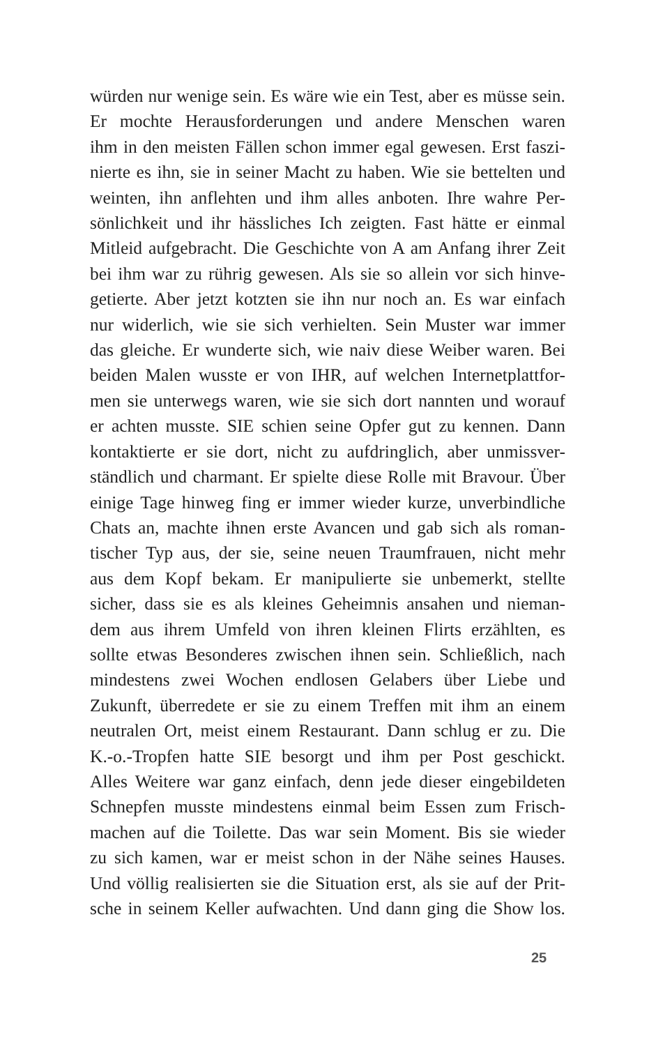würden nur wenige sein. Es wäre wie ein Test, aber es müsse sein.
Er mochte Herausforderungen und andere Menschen waren
ihm in den meisten Fällen schon immer egal gewesen. Erst faszi-
nierte es ihn, sie in seiner Macht zu haben. Wie sie bettelten und
weinten, ihn anflehten und ihm alles anboten. Ihre wahre Per-
sönlichkeit und ihr hässliches Ich zeigten. Fast hätte er einmal
Mitleid aufgebracht. Die Geschichte von A am Anfang ihrer Zeit
bei ihm war zu rührig gewesen. Als sie so allein vor sich hinve-
getierte. Aber jetzt kotzten sie ihn nur noch an. Es war einfach
nur widerlich, wie sie sich verhielten. Sein Muster war immer
das gleiche. Er wunderte sich, wie naiv diese Weiber waren. Bei
beiden Malen wusste er von IHR, auf welchen Internetplattfor-
men sie unterwegs waren, wie sie sich dort nannten und worauf
er achten musste. SIE schien seine Opfer gut zu kennen. Dann
kontaktierte er sie dort, nicht zu aufdringlich, aber unmissver-
ständlich und charmant. Er spielte diese Rolle mit Bravour. Über
einige Tage hinweg fing er immer wieder kurze, unverbindliche
Chats an, machte ihnen erste Avancen und gab sich als roman-
tischer Typ aus, der sie, seine neuen Traumfrauen, nicht mehr
aus dem Kopf bekam. Er manipulierte sie unbemerkt, stellte
sicher, dass sie es als kleines Geheimnis ansahen und nieman-
dem aus ihrem Umfeld von ihren kleinen Flirts erzählten, es
sollte etwas Besonderes zwischen ihnen sein. Schließlich, nach
mindestens zwei Wochen endlosen Gelabers über Liebe und
Zukunft, überredete er sie zu einem Treffen mit ihm an einem
neutralen Ort, meist einem Restaurant. Dann schlug er zu. Die
K.-o.-Tropfen hatte SIE besorgt und ihm per Post geschickt.
Alles Weitere war ganz einfach, denn jede dieser eingebildeten
Schnepfen musste mindestens einmal beim Essen zum Frisch-
machen auf die Toilette. Das war sein Moment. Bis sie wieder
zu sich kamen, war er meist schon in der Nähe seines Hauses.
Und völlig realisierten sie die Situation erst, als sie auf der Prit-
sche in seinem Keller aufwachten. Und dann ging die Show los.
25